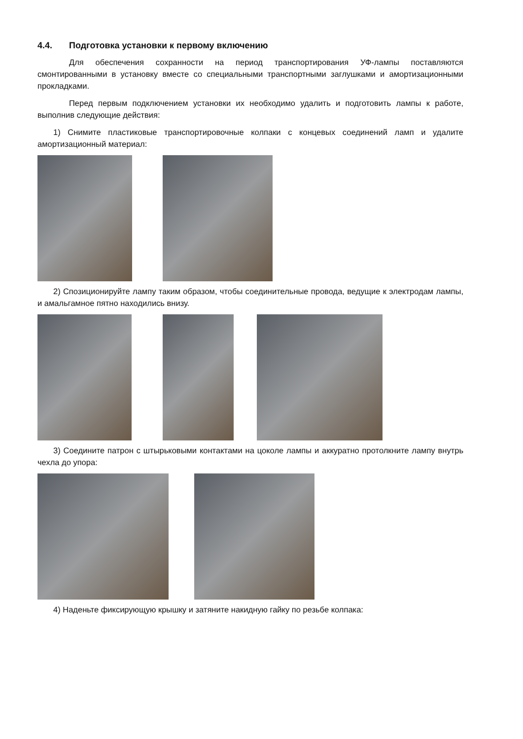4.4. Подготовка установки к первому включению
Для обеспечения сохранности на период транспортирования УФ-лампы поставляются смонтированными в установку вместе со специальными транспортными заглушками и амортизационными прокладками.
Перед первым подключением установки их необходимо удалить и подготовить лампы к работе, выполнив следующие действия:
1) Снимите пластиковые транспортировочные колпаки с концевых соединений ламп и удалите амортизационный материал:
2) Спозиционируйте лампу таким образом, чтобы соединительные провода, ведущие к электродам лампы, и амальгамное пятно находились внизу.
3) Соедините патрон с штырьковыми контактами на цоколе лампы и аккуратно протолкните лампу внутрь чехла до упора:
4) Наденьте фиксирующую крышку и затяните накидную гайку по резьбе колпака: